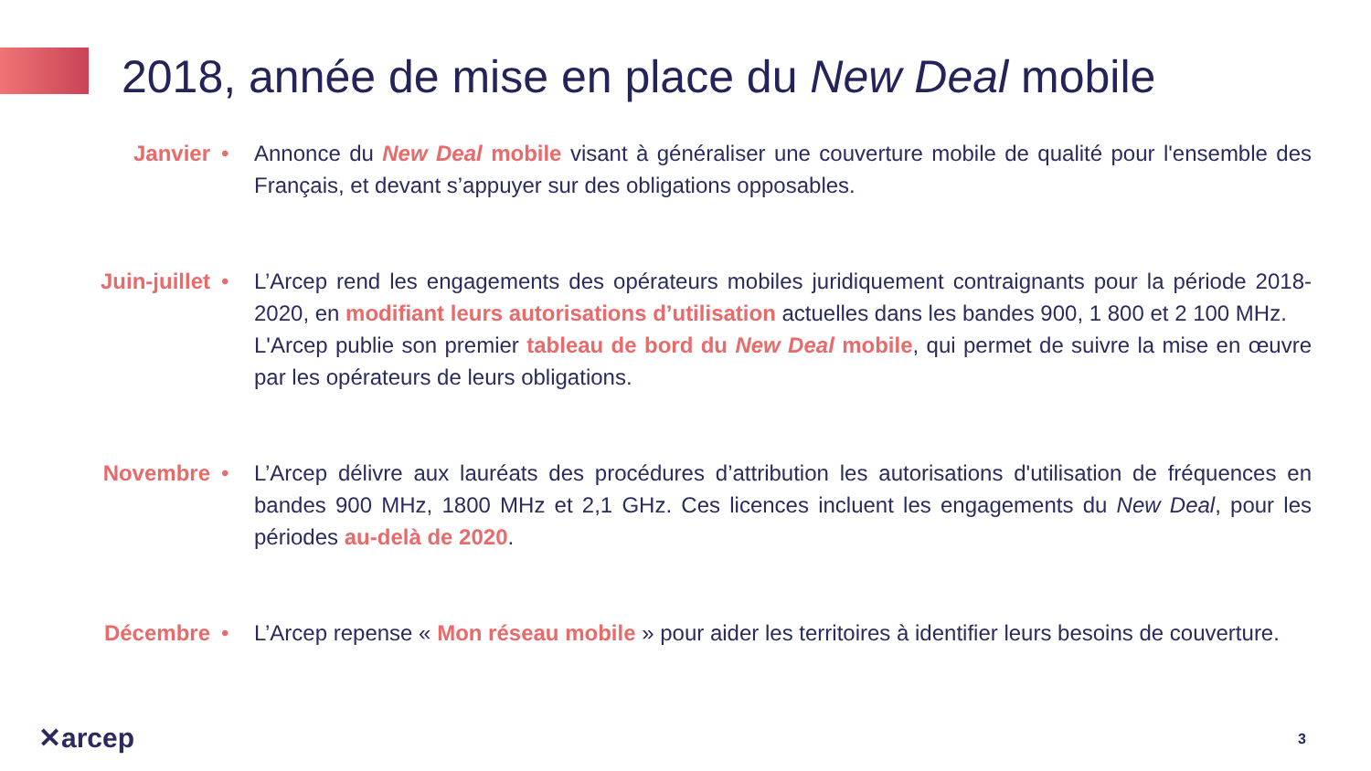2018, année de mise en place du New Deal mobile
Janvier • Annonce du New Deal mobile visant à généraliser une couverture mobile de qualité pour l'ensemble des Français, et devant s’appuyer sur des obligations opposables.
Juin-juillet
• L’Arcep rend les engagements des opérateurs mobiles juridiquement contraignants pour la période 2018-2020, en modifiant leurs autorisations d’utilisation actuelles dans les bandes 900, 1 800 et 2 100 MHz.
L'Arcep publie son premier tableau de bord du New Deal mobile, qui permet de suivre la mise en œuvre par les opérateurs de leurs obligations.
Novembre • L’Arcep délivre aux lauréats des procédures d’attribution les autorisations d'utilisation de fréquences en bandes 900 MHz, 1800 MHz et 2,1 GHz. Ces licences incluent les engagements du New Deal, pour les périodes au-delà de 2020.
Décembre • L’Arcep repense « Mon réseau mobile » pour aider les territoires à identifier leurs besoins de couverture.
✕arcep 3